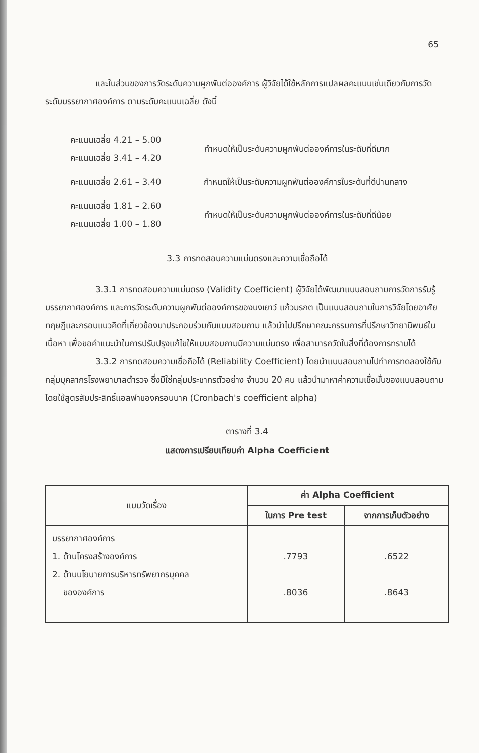65
และในส่วนของการวัดระดับความผูกพันต่อองค์การ ผู้วิจัยได้ใช้หลักการแปลผลคะแนนเช่นเดียวกับการวัดระดับบรรยากาศองค์การ ตามระดับคะแนนเฉลี่ย ดังนี้
คะแนนเฉลี่ย 4.21 – 5.00
คะแนนเฉลี่ย 3.41 – 4.20
กำหนดให้เป็นระดับความผูกพันต่อองค์การในระดับที่ดีมาก
คะแนนเฉลี่ย 2.61 – 3.40 กำหนดให้เป็นระดับความผูกพันต่อองค์การในระดับที่ดีปานกลาง
คะแนนเฉลี่ย 1.81 – 2.60
คะแนนเฉลี่ย 1.00 – 1.80
กำหนดให้เป็นระดับความผูกพันต่อองค์การในระดับที่ดีน้อย
3.3 การทดสอบความแม่นตรงและความเชื่อถือได้
3.3.1 การทดสอบความแม่นตรง (Validity Coefficient) ผู้วิจัยได้พัฒนาแบบสอบถามการวัดการรับรู้บรรยากาศองค์การ และการวัดระดับความผูกพันต่อองค์การของนงเยาว์ แก้วมรกต เป็นแบบสอบถามในการวิจัยโดยอาศัยทฤษฎีและกรอบแนวคิดที่เกี่ยวข้องมาประกอบร่วมกันแบบสอบถาม แล้วนำไปปรึกษาคณะกรรมการที่ปรึกษาวิทยานิพนธ์ในเนื้อหา เพื่อขอคำแนะนำในการปรับปรุงแก้ไขให้แบบสอบถามมีความแม่นตรง เพื่อสามารถวัดในสิ่งที่ต้องการทราบได้
3.3.2 การทดสอบความเชื่อถือได้ (Reliability Coefficient) โดยนำแบบสอบถามไปทำการทดลองใช้กับกลุ่มบุคลากรโรงพยาบาลตำรวจ ซึ่งมิใช่กลุ่มประชากรตัวอย่าง จำนวน 20 คน แล้วนำมาหาค่าความเชื่อมั่นของแบบสอบถาม โดยใช้สูตรสัมประสิทธิ์แอลฟาของครอนบาค (Cronbach's coefficient alpha)
ตารางที่ 3.4
แสดงการเปรียบเทียบค่า Alpha Coefficient
| แบบวัดเรื่อง | ค่า Alpha Coefficient | |
| --- | --- | --- |
| | ในการ Pre test | จากการเก็บตัวอย่าง |
| บรรยากาศองค์การ 1. ด้านโครงสร้างองค์การ 2. ด้านนโยบายการบริหารทรัพยากรบุคคล ขององค์การ | .7793 .8036 | .6522 .8643 |